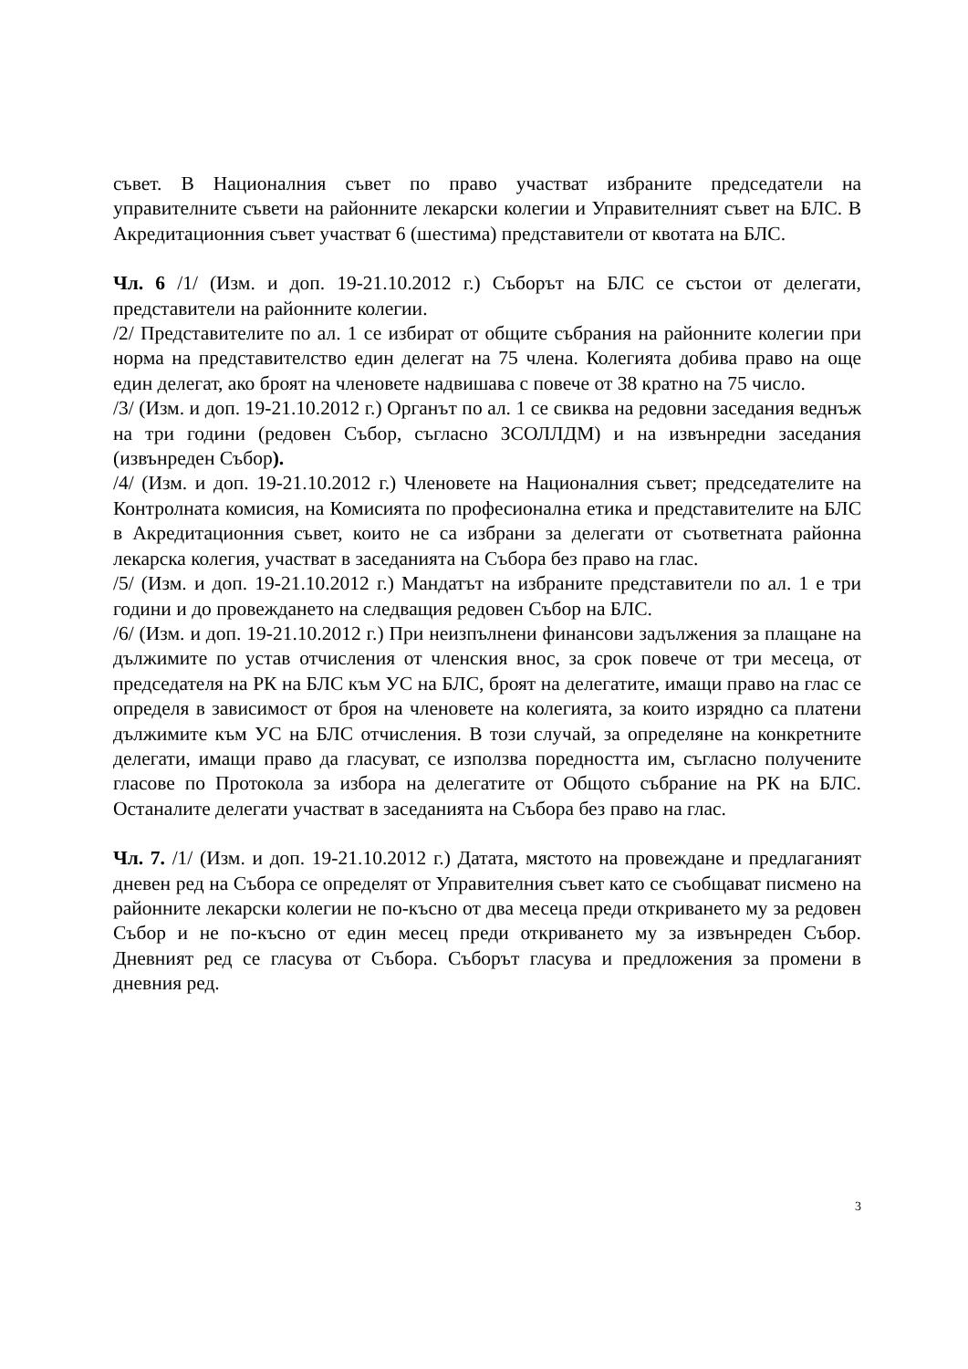съвет. В Националния съвет по право участват избраните председатели на управителните съвети на районните лекарски колегии и Управителният съвет на БЛС. В Акредитационния съвет участват 6 (шестима) представители от квотата на БЛС.
Чл. 6 /1/ (Изм. и доп. 19-21.10.2012 г.) Съборът на БЛС се състои от делегати, представители на районните колегии.
/2/ Представителите по ал. 1 се избират от общите събрания на районните колегии при норма на представителство един делегат на 75 члена. Колегията добива право на още един делегат, ако броят на членовете надвишава с повече от 38 кратно на 75 число.
/3/ (Изм. и доп. 19-21.10.2012 г.) Органът по ал. 1 се свиква на редовни заседания веднъж на три години (редовен Събор, съгласно ЗСОЛЛДМ) и на извънредни заседания (извънреден Събор).
/4/ (Изм. и доп. 19-21.10.2012 г.) Членовете на Националния съвет; председателите на Контролната комисия, на Комисията по професионална етика и представителите на БЛС в Акредитационния съвет, които не са избрани за делегати от съответната районна лекарска колегия, участват в заседанията на Събора без право на глас.
/5/ (Изм. и доп. 19-21.10.2012 г.) Мандатът на избраните представители по ал. 1 е три години и до провеждането на следващия редовен Събор на БЛС.
/6/ (Изм. и доп. 19-21.10.2012 г.) При неизпълнени финансови задължения за плащане на дължимите по устав отчисления от членския внос, за срок повече от три месеца, от председателя на РК на БЛС към УС на БЛС, броят на делегатите, имащи право на глас се определя в зависимост от броя на членовете на колегията, за които изрядно са платени дължимите към УС на БЛС отчисления. В този случай, за определяне на конкретните делегати, имащи право да гласуват, се използва поредността им, съгласно получените гласове по Протокола за избора на делегатите от Общото събрание на РК на БЛС. Останалите делегати участват в заседанията на Събора без право на глас.
Чл. 7. /1/ (Изм. и доп. 19-21.10.2012 г.) Датата, мястото на провеждане и предлаганият дневен ред на Събора се определят от Управителния съвет като се съобщават писмено на районните лекарски колегии не по-късно от два месеца преди откриването му за редовен Събор и не по-късно от един месец преди откриването му за извънреден Събор. Дневният ред се гласува от Събора. Съборът гласува и предложения за промени в дневния ред.
3